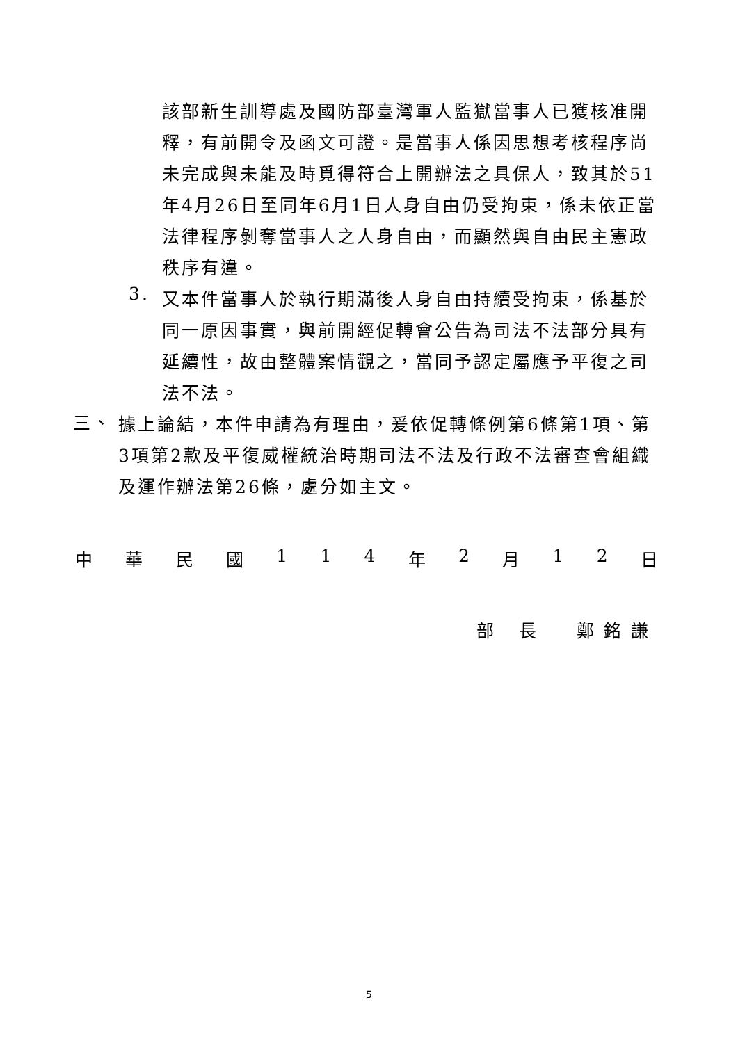該部新生訓導處及國防部臺灣軍人監獄當事人已獲核准開釋，有前開令及函文可證。是當事人係因思想考核程序尚未完成與未能及時覓得符合上開辦法之具保人，致其於51年4月26日至同年6月1日人身自由仍受拘束，係未依正當法律程序剝奪當事人之人身自由，而顯然與自由民主憲政秩序有違。
3.
又本件當事人於執行期滿後人身自由持續受拘束，係基於同一原因事實，與前開經促轉會公告為司法不法部分具有延續性，故由整體案情觀之，當同予認定屬應予平復之司法不法。
三、
據上論結，本件申請為有理由，爰依促轉條例第6條第1項、第3項第2款及平復威權統治時期司法不法及行政不法審查會組織及運作辦法第26條，處分如主文。
中華民國 114 年 2 月 12 日
部 長 鄭銘謙
5